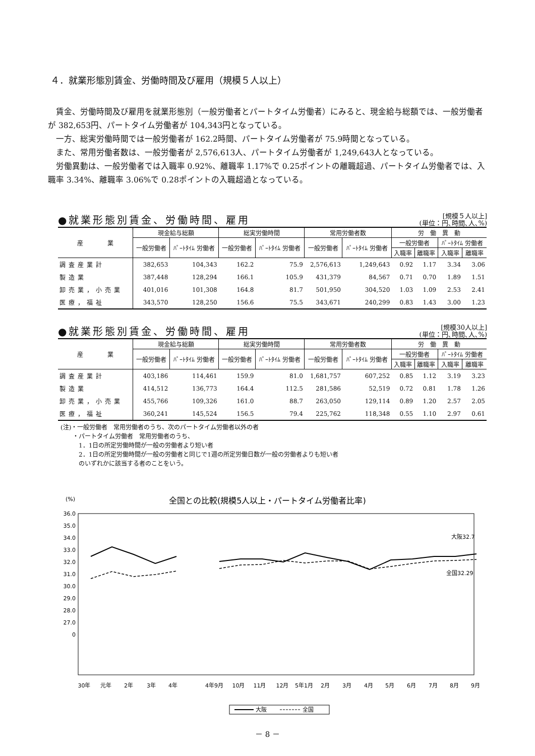４．就業形態別賃金、労働時間及び雇用（規模５人以上）
賃金、労働時間及び雇用を就業形態別（一般労働者とパートタイム労働者）にみると、現金給与総額では、一般労働者が 382,653円、パートタイム労働者が 104,343円となっている。
一方、総実労働時間では一般労働者が 162.2時間、パートタイム労働者が 75.9時間となっている。
また、常用労働者数は、一般労働者が 2,576,613人、パートタイム労働者が 1,249,643人となっている。
労働異動は、一般労働者では入職率 0.92%、離職率 1.17%で 0.25ポイントの離職超過、パートタイム労働者では、入職率 3.34%、離職率 3.06%で 0.28ポイントの入職超過となっている。
●就業形態別賃金、労働時間、雇用
[規模５人以上]
(単位：円､時間､人､%)
| 産 業 | 現金給与総額 | | 総実労働時間 | | 常用労働者数 | | 労 働 異 動 | | | |
| --- | --- | --- | --- | --- | --- | --- | --- | --- | --- | --- |
| | 一般労働者 | ﾊﾟｰﾄﾀｲﾑ 労働者 | 一般労働者 | ﾊﾟｰﾄﾀｲﾑ 労働者 | 一般労働者 | ﾊﾟｰﾄﾀｲﾑ 労働者 | 一般労働者 | | ﾊﾟｰﾄﾀｲﾑ 労働者 | |
| | | | | | | | 入職率 | 離職率 | 入職率 | 離職率 |
| 調査産業計 | 382,653 | 104,343 | 162.2 | 75.9 | 2,576,613 | 1,249,643 | 0.92 | 1.17 | 3.34 | 3.06 |
| 製造業 | 387,448 | 128,294 | 166.1 | 105.9 | 431,379 | 84,567 | 0.71 | 0.70 | 1.89 | 1.51 |
| 卸売業，小売業 | 401,016 | 101,308 | 164.8 | 81.7 | 501,950 | 304,520 | 1.03 | 1.09 | 2.53 | 2.41 |
| 医療，福祉 | 343,570 | 128,250 | 156.6 | 75.5 | 343,671 | 240,299 | 0.83 | 1.43 | 3.00 | 1.23 |
●就業形態別賃金、労働時間、雇用
[規模30人以上]
(単位：円､時間､人､%)
| 産 業 | 現金給与総額 | | 総実労働時間 | | 常用労働者数 | | 労 働 異 動 | | | |
| --- | --- | --- | --- | --- | --- | --- | --- | --- | --- | --- |
| | 一般労働者 | ﾊﾟｰﾄﾀｲﾑ 労働者 | 一般労働者 | ﾊﾟｰﾄﾀｲﾑ 労働者 | 一般労働者 | ﾊﾟｰﾄﾀｲﾑ 労働者 | 一般労働者 | | ﾊﾟｰﾄﾀｲﾑ 労働者 | |
| | | | | | | | 入職率 | 離職率 | 入職率 | 離職率 |
| 調査産業計 | 403,186 | 114,461 | 159.9 | 81.0 | 1,681,757 | 607,252 | 0.85 | 1.12 | 3.19 | 3.23 |
| 製造業 | 414,512 | 136,773 | 164.4 | 112.5 | 281,586 | 52,519 | 0.72 | 0.81 | 1.78 | 1.26 |
| 卸売業，小売業 | 455,766 | 109,326 | 161.0 | 88.7 | 263,050 | 129,114 | 0.89 | 1.20 | 2.57 | 2.05 |
| 医療，福祉 | 360,241 | 145,524 | 156.5 | 79.4 | 225,762 | 118,348 | 0.55 | 1.10 | 2.97 | 0.61 |
(注)・一般労働者　常用労働者のうち、次のパートタイム労働者以外の者
　　・パートタイム労働者　常用労働者のうち、
　　　1．1日の所定労働時間が一般の労働者より短い者
　　　2．1日の所定労働時間が一般の労働者と同じで1週の所定労働日数が一般の労働者よりも短い者
　　　のいずれかに該当する者のことをいう。
(%)
全国との比較(規模5人以上・パートタイム労働者比率)
36.0
35.0
34.0
33.0
32.0
31.0
30.0
29.0
28.0
27.0
0
大阪32.7
全国32.29
30年
元年
2年
3年
4年
4年9月
10月
11月
12月
5年1月
2月
3月
4月
5月
6月
7月
8月
9月
大阪
全国
－ 8 －